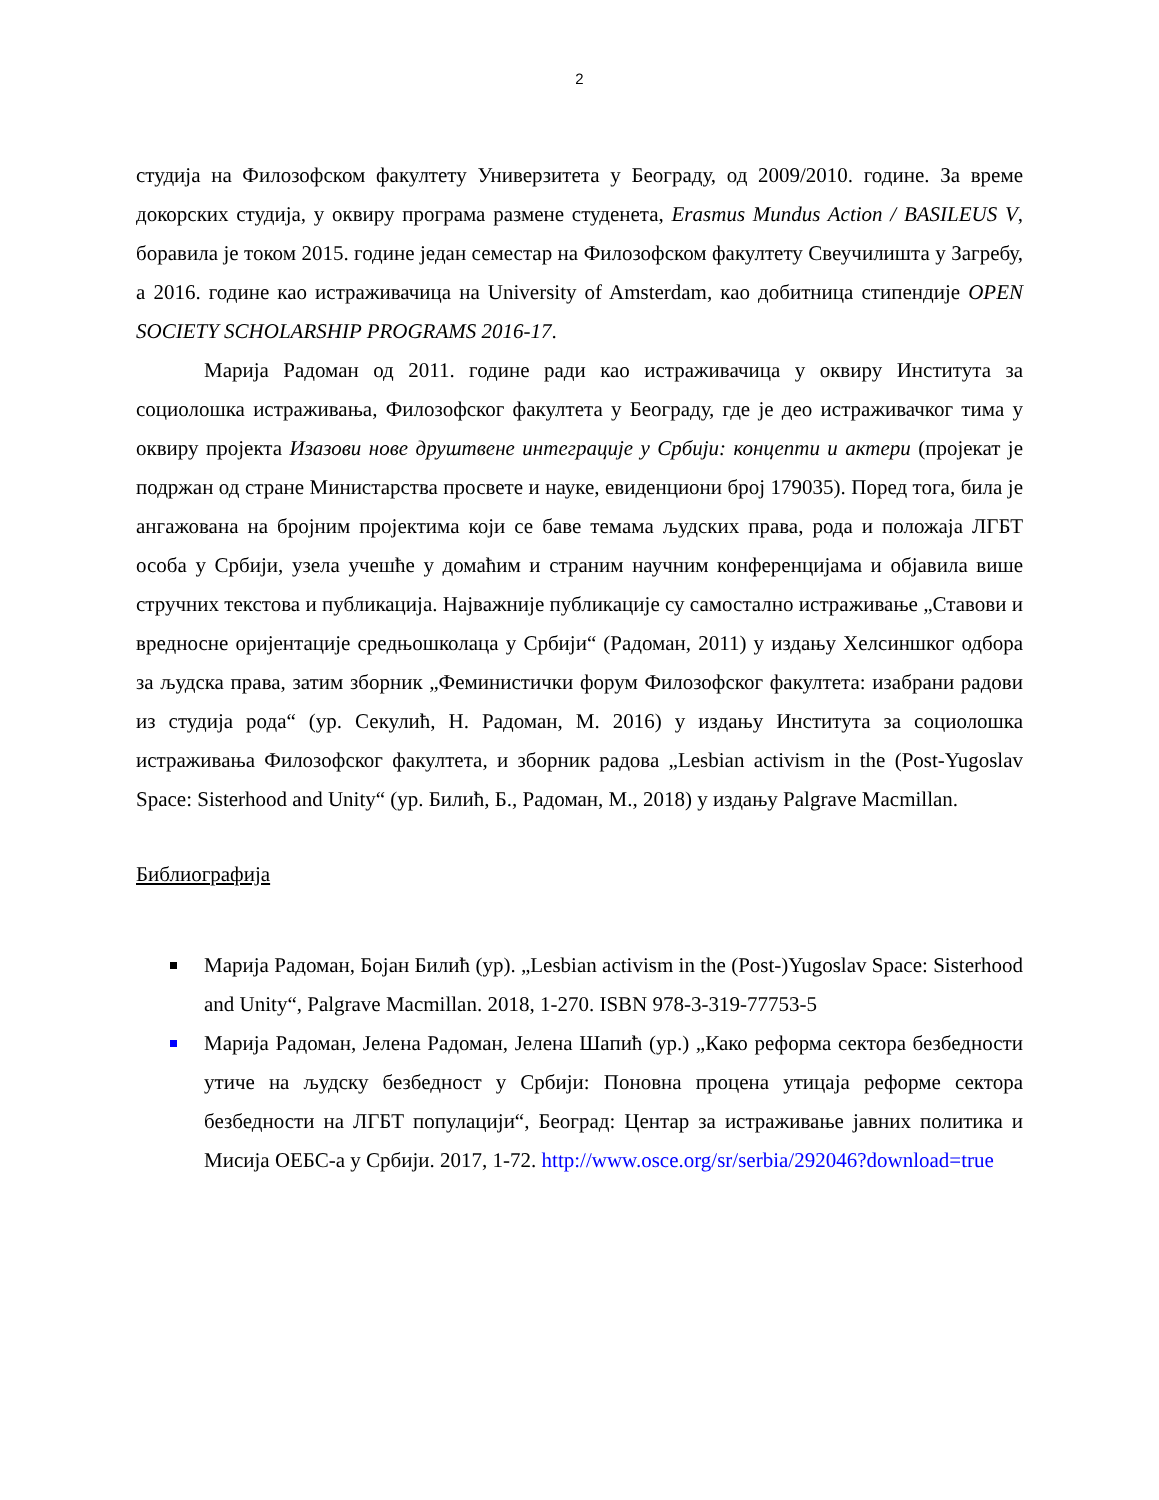2
студија на Филозофском факултету Универзитета у Београду, од 2009/2010. године. За време докорских студија, у оквиру програма размене студенета, Erasmus Mundus Action / BASILEUS V, боравила је током 2015. године један семестар на Филозофском факултету Свеучилишта у Загребу, а 2016. године као истраживачица на University of Amsterdam, као добитница стипендије OPEN SOCIETY SCHOLARSHIP PROGRAMS 2016-17.
Марија Радоман од 2011. године ради као истраживачица у оквиру Института за социолошка истраживања, Филозофског факултета у Београду, где је део истраживачког тима у оквиру пројекта Изазови нове друштвене интеграције у Србији: концепти и актери (пројекат је подржан од стране Министарства просвете и науке, евиденциони број 179035). Поред тога, била је ангажована на бројним пројектима који се баве темама људских права, рода и положаја ЛГБТ особа у Србији, узела учешће у домаћим и страним научним конференцијама и објавила више стручних текстова и публикација. Најважније публикације су самостално истраживање „Ставови и вредносне оријентације средњошколаца у Србији“ (Радоман, 2011) у издању Хелсиншког одбора за људска права, затим зборник „Феминистички форум Филозофског факултета: изабрани радови из студија рода“ (ур. Секулић, Н. Радоман, М. 2016) у издању Института за социолошка истраживања Филозофског факултета, и зборник радова „Lesbian activism in the (Post-Yugoslav Space: Sisterhood and Unity“ (ур. Билић, Б., Радоман, М., 2018) у издању Palgrave Macmillan.
Библиографија
Марија Радоман, Бојан Билић (ур). „Lesbian activism in the (Post-)Yugoslav Space: Sisterhood and Unity“, Palgrave Macmillan. 2018, 1-270. ISBN 978-3-319-77753-5
Марија Радоман, Јелена Радоман, Јелена Шапић (ур.) „Како реформа сектора безбедности утиче на људску безбедност у Србији: Поновна процена утицаја реформе сектора безбедности на ЛГБТ популацији“, Београд: Центар за истраживање јавних политика и Мисија ОЕБС-а у Србији. 2017, 1-72. http://www.osce.org/sr/serbia/292046?download=true